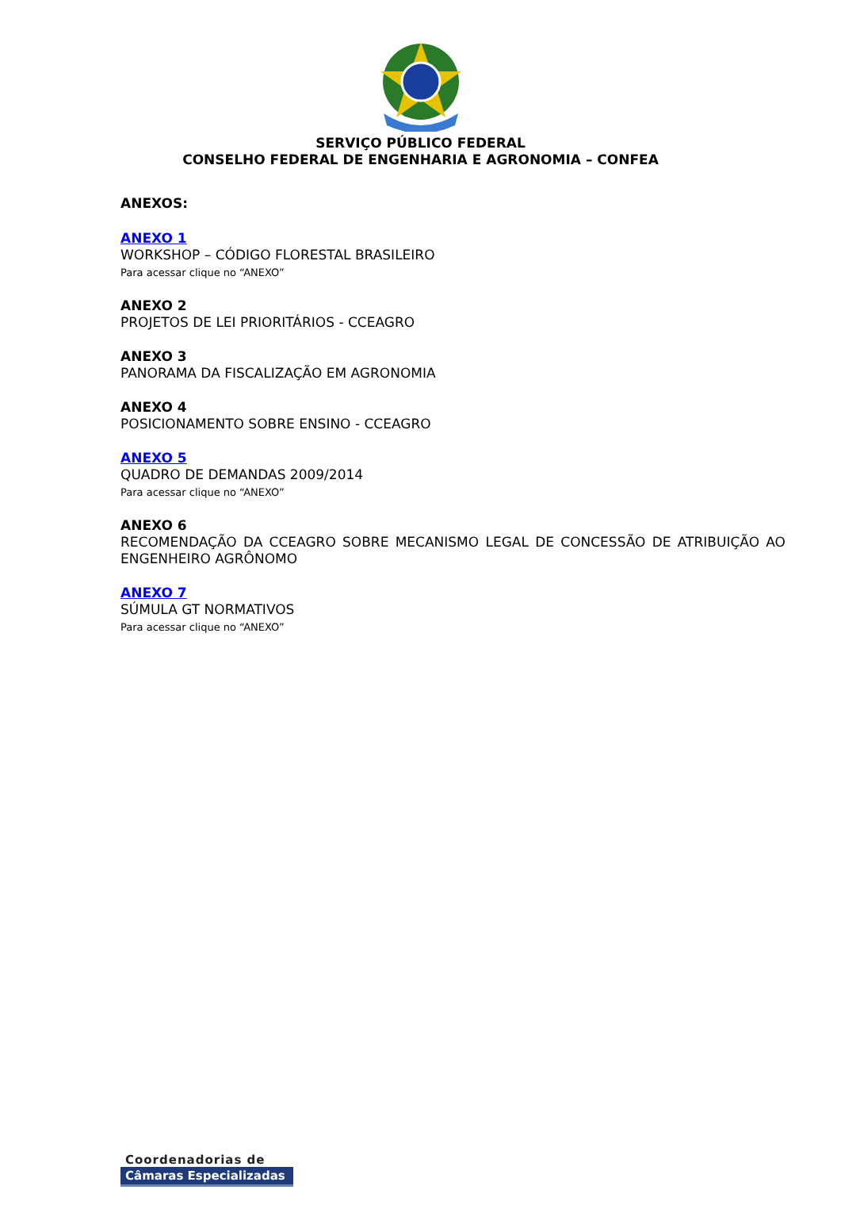SERVIÇO PÚBLICO FEDERAL
CONSELHO FEDERAL DE ENGENHARIA E AGRONOMIA – CONFEA
ANEXOS:
ANEXO 1
WORKSHOP – CÓDIGO FLORESTAL BRASILEIRO
Para acessar clique no “ANEXO”
ANEXO 2
PROJETOS DE LEI PRIORITÁRIOS - CCEAGRO
ANEXO 3
PANORAMA DA FISCALIZAÇÃO EM AGRONOMIA
ANEXO 4
POSICIONAMENTO SOBRE ENSINO - CCEAGRO
ANEXO 5
QUADRO DE DEMANDAS 2009/2014
Para acessar clique no “ANEXO”
ANEXO 6
RECOMENDAÇÃO DA CCEAGRO SOBRE MECANISMO LEGAL DE CONCESSÃO DE ATRIBUIÇÃO AO ENGENHEIRO AGRÔNOMO
ANEXO 7
SÚMULA GT NORMATIVOS
Para acessar clique no “ANEXO”
Coordenadorias de
Câmaras Especializadas